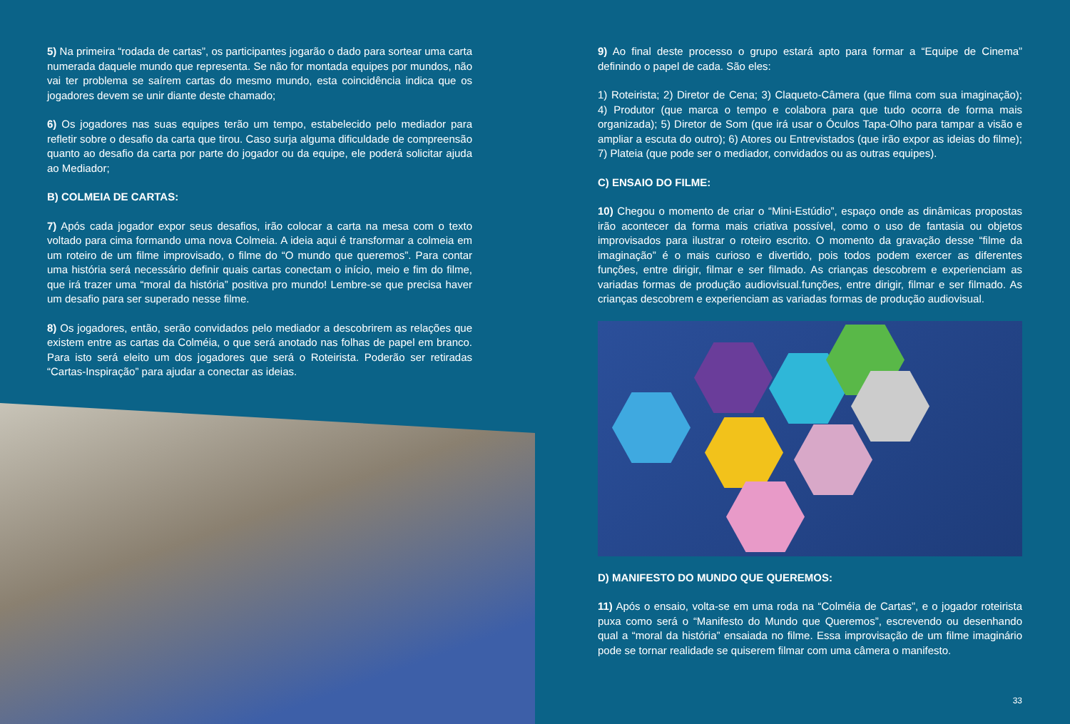5) Na primeira “rodada de cartas”, os participantes jogarão o dado para sortear uma carta numerada daquele mundo que representa. Se não for montada equipes por mundos, não vai ter problema se saírem cartas do mesmo mundo, esta coincidência indica que os jogadores devem se unir diante deste chamado;
6) Os jogadores nas suas equipes terão um tempo, estabelecido pelo mediador para refletir sobre o desafio da carta que tirou. Caso surja alguma dificuldade de compreensão quanto ao desafio da carta por parte do jogador ou da equipe, ele poderá solicitar ajuda ao Mediador;
B) COLMEIA DE CARTAS:
7) Após cada jogador expor seus desafios, irão colocar a carta na mesa com o texto voltado para cima formando uma nova Colmeia. A ideia aqui é transformar a colmeia em um roteiro de um filme improvisado, o filme do “O mundo que queremos”. Para contar uma história será necessário definir quais cartas conectam o início, meio e fim do filme, que irá trazer uma “moral da história” positiva pro mundo! Lembre-se que precisa haver um desafio para ser superado nesse filme.
8) Os jogadores, então, serão convidados pelo mediador a descobrirem as relações que existem entre as cartas da Colméia, o que será anotado nas folhas de papel em branco. Para isto será eleito um dos jogadores que será o Roteirista. Poderão ser retiradas “Cartas-Inspiração” para ajudar a conectar as ideias.
9) Ao final deste processo o grupo estará apto para formar a “Equipe de Cinema” definindo o papel de cada. São eles:
1) Roteirista; 2) Diretor de Cena; 3) Claqueto-Câmera (que filma com sua imaginação); 4) Produtor (que marca o tempo e colabora para que tudo ocorra de forma mais organizada); 5) Diretor de Som (que irá usar o Óculos Tapa-Olho para tampar a visão e ampliar a escuta do outro); 6) Atores ou Entrevistados (que irão expor as ideias do filme); 7) Plateia (que pode ser o mediador, convidados ou as outras equipes).
C) ENSAIO DO FILME:
10) Chegou o momento de criar o “Mini-Estúdio”, espaço onde as dinâmicas propostas irão acontecer da forma mais criativa possível, como o uso de fantasia ou objetos improvisados para ilustrar o roteiro escrito. O momento da gravação desse “filme da imaginação” é o mais curioso e divertido, pois todos podem exercer as diferentes funções, entre dirigir, filmar e ser filmado. As crianças descobrem e experienciam as variadas formas de produção audiovisual.funções, entre dirigir, filmar e ser filmado. As crianças descobrem e experienciam as variadas formas de produção audiovisual.
D) MANIFESTO DO MUNDO QUE QUEREMOS:
11) Após o ensaio, volta-se em uma roda na “Colméia de Cartas”, e o jogador roteirista puxa como será o “Manifesto do Mundo que Queremos”, escrevendo ou desenhando qual a “moral da história” ensaiada no filme. Essa improvisação de um filme imaginário pode se tornar realidade se quiserem filmar com uma câmera o manifesto.
33